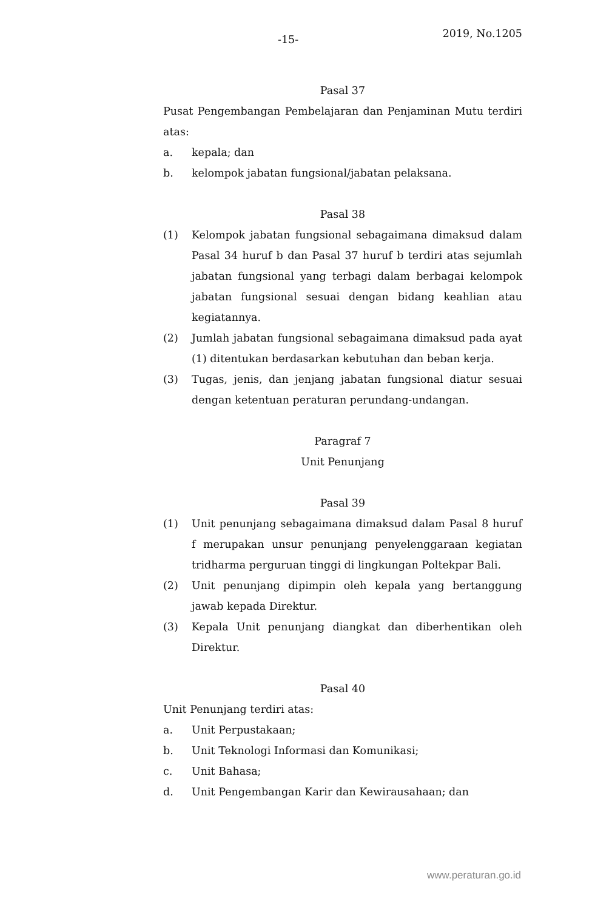-15- 2019, No.1205
Pasal 37
Pusat Pengembangan Pembelajaran dan Penjaminan Mutu terdiri atas:
a. kepala; dan
b. kelompok jabatan fungsional/jabatan pelaksana.
Pasal 38
(1) Kelompok jabatan fungsional sebagaimana dimaksud dalam Pasal 34 huruf b dan Pasal 37 huruf b terdiri atas sejumlah jabatan fungsional yang terbagi dalam berbagai kelompok jabatan fungsional sesuai dengan bidang keahlian atau kegiatannya.
(2) Jumlah jabatan fungsional sebagaimana dimaksud pada ayat (1) ditentukan berdasarkan kebutuhan dan beban kerja.
(3) Tugas, jenis, dan jenjang jabatan fungsional diatur sesuai dengan ketentuan peraturan perundang-undangan.
Paragraf 7
Unit Penunjang
Pasal 39
(1) Unit penunjang sebagaimana dimaksud dalam Pasal 8 huruf f merupakan unsur penunjang penyelenggaraan kegiatan tridharma perguruan tinggi di lingkungan Poltekpar Bali.
(2) Unit penunjang dipimpin oleh kepala yang bertanggung jawab kepada Direktur.
(3) Kepala Unit penunjang diangkat dan diberhentikan oleh Direktur.
Pasal 40
Unit Penunjang terdiri atas:
a. Unit Perpustakaan;
b. Unit Teknologi Informasi dan Komunikasi;
c. Unit Bahasa;
d. Unit Pengembangan Karir dan Kewirausahaan; dan
www.peraturan.go.id